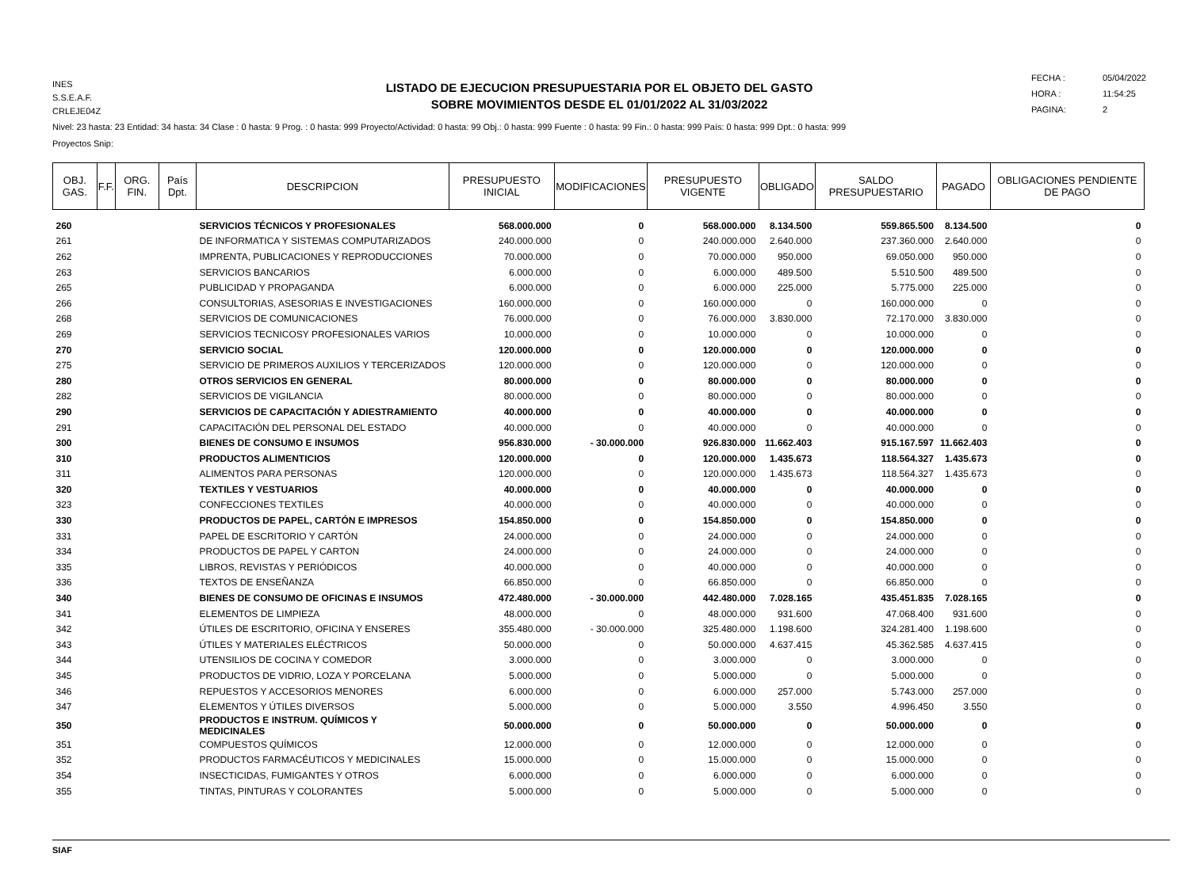INES
S.S.E.A.F.
CRLEJE04Z
FECHA : 05/04/2022
HORA : 11:54:25
PAGINA: 2
LISTADO DE EJECUCION PRESUPUESTARIA POR EL OBJETO DEL GASTO
SOBRE MOVIMIENTOS DESDE EL 01/01/2022 AL 31/03/2022
Nivel: 23 hasta: 23 Entidad: 34 hasta: 34 Clase : 0 hasta: 9 Prog. : 0 hasta: 999 Proyecto/Actividad: 0 hasta: 99 Obj.: 0 hasta: 999 Fuente : 0 hasta: 99 Fin.: 0 hasta: 999 País: 0 hasta: 999 Dpt.: 0 hasta: 999
Proyectos Snip:
| OBJ. GAS. | F.F. | ORG. FIN. | País Dpt. | DESCRIPCION | PRESUPUESTO INICIAL | MODIFICACIONES | PRESUPUESTO VIGENTE | OBLIGADO | SALDO PRESUPUESTARIO | PAGADO | OBLIGACIONES PENDIENTE DE PAGO |
| --- | --- | --- | --- | --- | --- | --- | --- | --- | --- | --- | --- |
| 260 | | | | SERVICIOS TÉCNICOS Y PROFESIONALES | 568.000.000 | 0 | 568.000.000 | 8.134.500 | 559.865.500 | 8.134.500 | 0 |
| 261 | | | | DE INFORMATICA Y SISTEMAS COMPUTARIZADOS | 240.000.000 | 0 | 240.000.000 | 2.640.000 | 237.360.000 | 2.640.000 | 0 |
| 262 | | | | IMPRENTA, PUBLICACIONES Y REPRODUCCIONES | 70.000.000 | 0 | 70.000.000 | 950.000 | 69.050.000 | 950.000 | 0 |
| 263 | | | | SERVICIOS BANCARIOS | 6.000.000 | 0 | 6.000.000 | 489.500 | 5.510.500 | 489.500 | 0 |
| 265 | | | | PUBLICIDAD Y PROPAGANDA | 6.000.000 | 0 | 6.000.000 | 225.000 | 5.775.000 | 225.000 | 0 |
| 266 | | | | CONSULTORIAS, ASESORIAS E INVESTIGACIONES | 160.000.000 | 0 | 160.000.000 | 0 | 160.000.000 | 0 | 0 |
| 268 | | | | SERVICIOS DE COMUNICACIONES | 76.000.000 | 0 | 76.000.000 | 3.830.000 | 72.170.000 | 3.830.000 | 0 |
| 269 | | | | SERVICIOS TECNICOSY PROFESIONALES VARIOS | 10.000.000 | 0 | 10.000.000 | 0 | 10.000.000 | 0 | 0 |
| 270 | | | | SERVICIO SOCIAL | 120.000.000 | 0 | 120.000.000 | 0 | 120.000.000 | 0 | 0 |
| 275 | | | | SERVICIO DE PRIMEROS AUXILIOS Y TERCERIZADOS | 120.000.000 | 0 | 120.000.000 | 0 | 120.000.000 | 0 | 0 |
| 280 | | | | OTROS SERVICIOS EN GENERAL | 80.000.000 | 0 | 80.000.000 | 0 | 80.000.000 | 0 | 0 |
| 282 | | | | SERVICIOS DE VIGILANCIA | 80.000.000 | 0 | 80.000.000 | 0 | 80.000.000 | 0 | 0 |
| 290 | | | | SERVICIOS DE CAPACITACIÓN Y ADIESTRAMIENTO | 40.000.000 | 0 | 40.000.000 | 0 | 40.000.000 | 0 | 0 |
| 291 | | | | CAPACITACIÓN DEL PERSONAL DEL ESTADO | 40.000.000 | 0 | 40.000.000 | 0 | 40.000.000 | 0 | 0 |
| 300 | | | | BIENES DE CONSUMO E INSUMOS | 956.830.000 | - 30.000.000 | 926.830.000 | 11.662.403 | 915.167.597 | 11.662.403 | 0 |
| 310 | | | | PRODUCTOS ALIMENTICIOS | 120.000.000 | 0 | 120.000.000 | 1.435.673 | 118.564.327 | 1.435.673 | 0 |
| 311 | | | | ALIMENTOS PARA PERSONAS | 120.000.000 | 0 | 120.000.000 | 1.435.673 | 118.564.327 | 1.435.673 | 0 |
| 320 | | | | TEXTILES Y VESTUARIOS | 40.000.000 | 0 | 40.000.000 | 0 | 40.000.000 | 0 | 0 |
| 323 | | | | CONFECCIONES TEXTILES | 40.000.000 | 0 | 40.000.000 | 0 | 40.000.000 | 0 | 0 |
| 330 | | | | PRODUCTOS DE PAPEL, CARTÓN E IMPRESOS | 154.850.000 | 0 | 154.850.000 | 0 | 154.850.000 | 0 | 0 |
| 331 | | | | PAPEL DE ESCRITORIO Y CARTÓN | 24.000.000 | 0 | 24.000.000 | 0 | 24.000.000 | 0 | 0 |
| 334 | | | | PRODUCTOS DE PAPEL Y CARTON | 24.000.000 | 0 | 24.000.000 | 0 | 24.000.000 | 0 | 0 |
| 335 | | | | LIBROS, REVISTAS Y PERIÓDICOS | 40.000.000 | 0 | 40.000.000 | 0 | 40.000.000 | 0 | 0 |
| 336 | | | | TEXTOS DE ENSEÑANZA | 66.850.000 | 0 | 66.850.000 | 0 | 66.850.000 | 0 | 0 |
| 340 | | | | BIENES DE CONSUMO DE OFICINAS E INSUMOS | 472.480.000 | - 30.000.000 | 442.480.000 | 7.028.165 | 435.451.835 | 7.028.165 | 0 |
| 341 | | | | ELEMENTOS DE LIMPIEZA | 48.000.000 | 0 | 48.000.000 | 931.600 | 47.068.400 | 931.600 | 0 |
| 342 | | | | ÚTILES DE ESCRITORIO, OFICINA Y ENSERES | 355.480.000 | - 30.000.000 | 325.480.000 | 1.198.600 | 324.281.400 | 1.198.600 | 0 |
| 343 | | | | ÚTILES Y MATERIALES ELÉCTRICOS | 50.000.000 | 0 | 50.000.000 | 4.637.415 | 45.362.585 | 4.637.415 | 0 |
| 344 | | | | UTENSILIOS DE COCINA Y COMEDOR | 3.000.000 | 0 | 3.000.000 | 0 | 3.000.000 | 0 | 0 |
| 345 | | | | PRODUCTOS DE VIDRIO, LOZA Y PORCELANA | 5.000.000 | 0 | 5.000.000 | 0 | 5.000.000 | 0 | 0 |
| 346 | | | | REPUESTOS Y ACCESORIOS MENORES | 6.000.000 | 0 | 6.000.000 | 257.000 | 5.743.000 | 257.000 | 0 |
| 347 | | | | ELEMENTOS Y ÚTILES DIVERSOS | 5.000.000 | 0 | 5.000.000 | 3.550 | 4.996.450 | 3.550 | 0 |
| 350 | | | | PRODUCTOS E INSTRUM. QUÍMICOS Y MEDICINALES | 50.000.000 | 0 | 50.000.000 | 0 | 50.000.000 | 0 | 0 |
| 351 | | | | COMPUESTOS QUÍMICOS | 12.000.000 | 0 | 12.000.000 | 0 | 12.000.000 | 0 | 0 |
| 352 | | | | PRODUCTOS FARMACÉUTICOS Y MEDICINALES | 15.000.000 | 0 | 15.000.000 | 0 | 15.000.000 | 0 | 0 |
| 354 | | | | INSECTICIDAS, FUMIGANTES Y OTROS | 6.000.000 | 0 | 6.000.000 | 0 | 6.000.000 | 0 | 0 |
| 355 | | | | TINTAS, PINTURAS Y COLORANTES | 5.000.000 | 0 | 5.000.000 | 0 | 5.000.000 | 0 | 0 |
SIAF